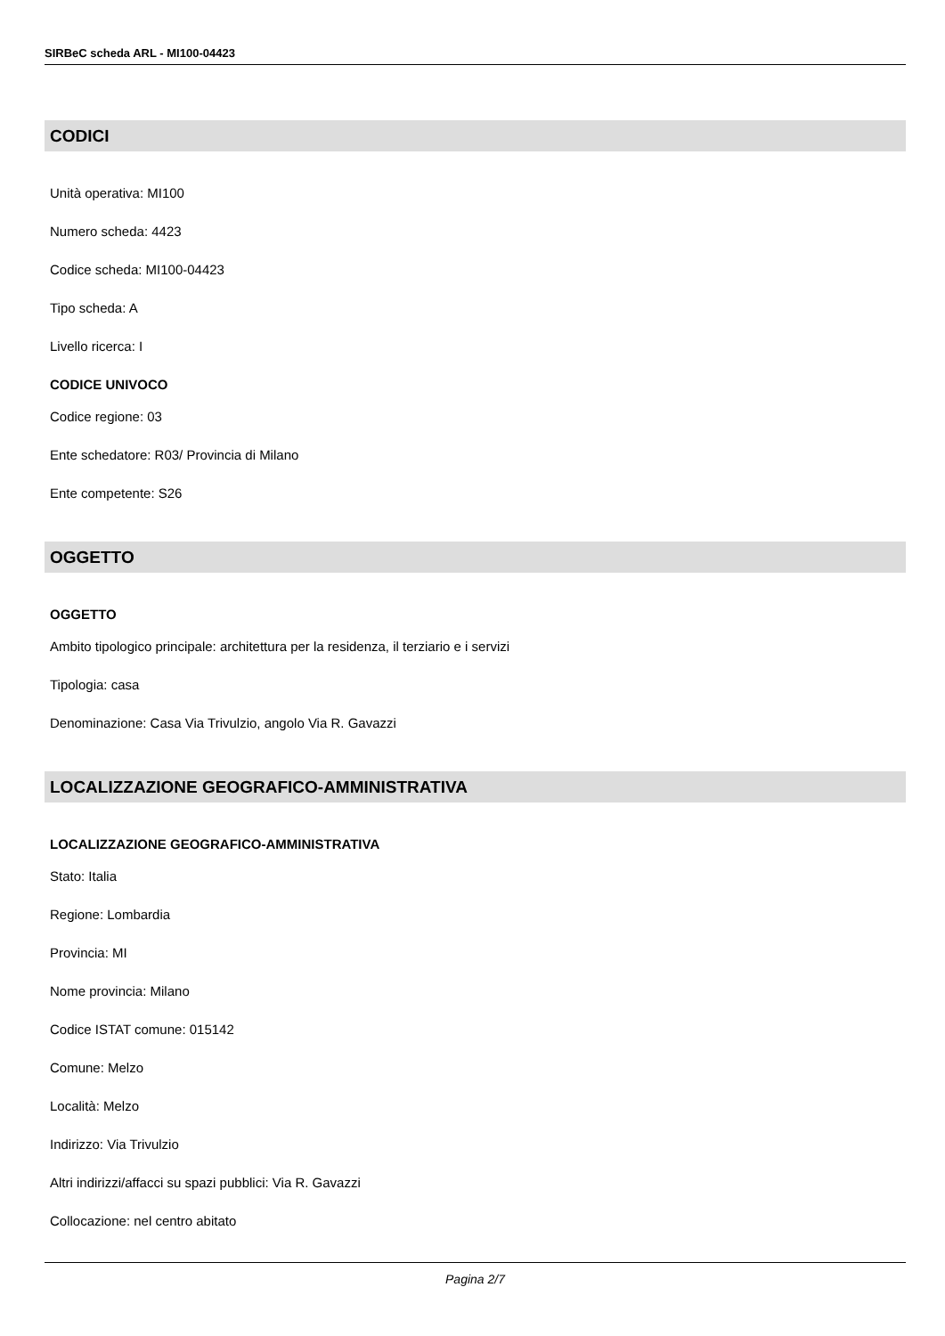SIRBeC scheda ARL - MI100-04423
CODICI
Unità operativa: MI100
Numero scheda: 4423
Codice scheda: MI100-04423
Tipo scheda: A
Livello ricerca: I
CODICE UNIVOCO
Codice regione: 03
Ente schedatore: R03/ Provincia di Milano
Ente competente: S26
OGGETTO
OGGETTO
Ambito tipologico principale: architettura per la residenza, il terziario e i servizi
Tipologia: casa
Denominazione: Casa Via Trivulzio, angolo Via R. Gavazzi
LOCALIZZAZIONE GEOGRAFICO-AMMINISTRATIVA
LOCALIZZAZIONE GEOGRAFICO-AMMINISTRATIVA
Stato: Italia
Regione: Lombardia
Provincia: MI
Nome provincia: Milano
Codice ISTAT comune: 015142
Comune: Melzo
Località: Melzo
Indirizzo: Via Trivulzio
Altri indirizzi/affacci su spazi pubblici: Via R. Gavazzi
Collocazione: nel centro abitato
Pagina 2/7